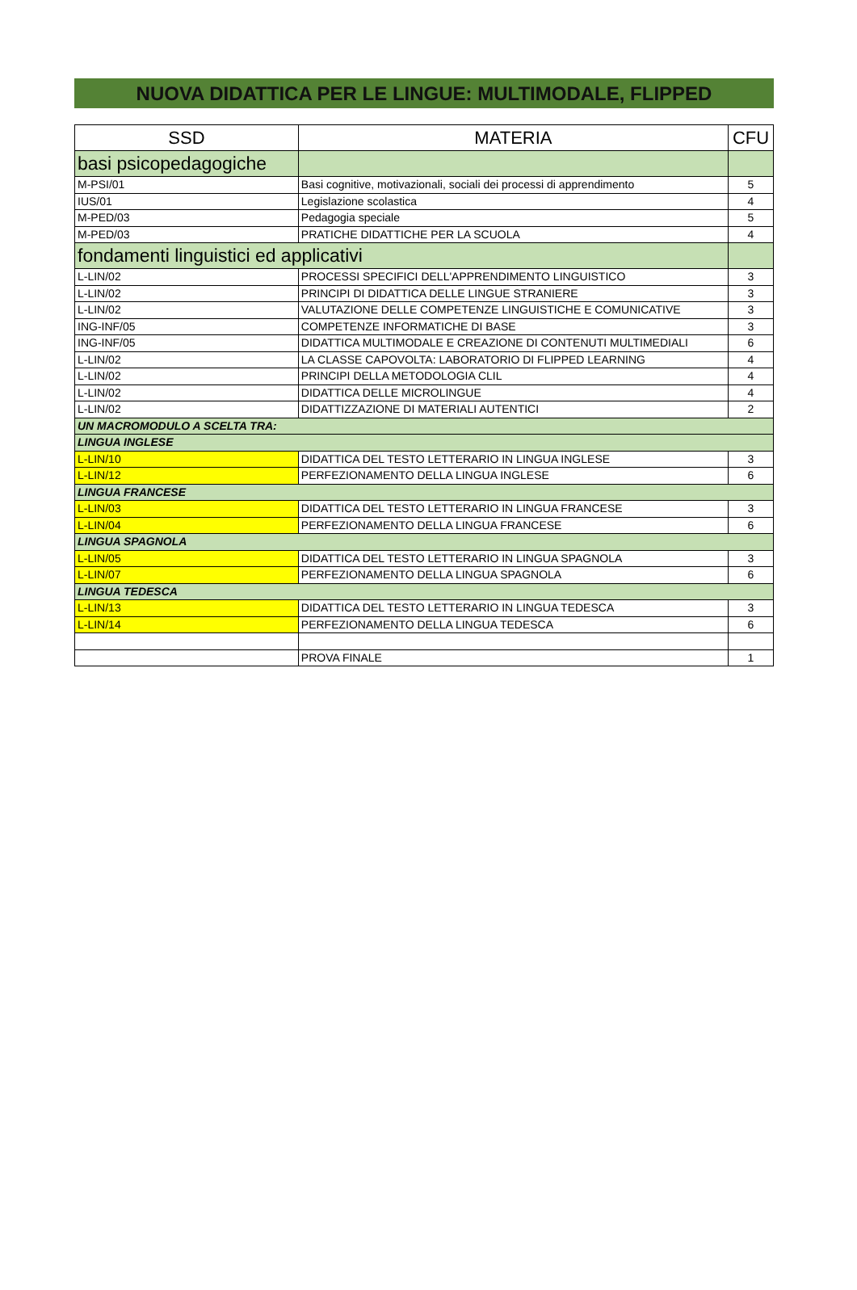NUOVA DIDATTICA PER LE LINGUE: MULTIMODALE, FLIPPED
| SSD | MATERIA | CFU |
| --- | --- | --- |
| basi psicopedagogiche | | |
| M-PSI/01 | Basi cognitive, motivazionali, sociali dei processi di apprendimento | 5 |
| IUS/01 | Legislazione scolastica | 4 |
| M-PED/03 | Pedagogia speciale | 5 |
| M-PED/03 | PRATICHE DIDATTICHE PER LA SCUOLA | 4 |
| fondamenti linguistici ed applicativi | | |
| L-LIN/02 | PROCESSI SPECIFICI DELL'APPRENDIMENTO LINGUISTICO | 3 |
| L-LIN/02 | PRINCIPI DI DIDATTICA DELLE LINGUE STRANIERE | 3 |
| L-LIN/02 | VALUTAZIONE DELLE COMPETENZE LINGUISTICHE E COMUNICATIVE | 3 |
| ING-INF/05 | COMPETENZE INFORMATICHE DI BASE | 3 |
| ING-INF/05 | DIDATTICA MULTIMODALE E CREAZIONE DI CONTENUTI MULTIMEDIALI | 6 |
| L-LIN/02 | LA CLASSE CAPOVOLTA: LABORATORIO DI FLIPPED LEARNING | 4 |
| L-LIN/02 | PRINCIPI DELLA METODOLOGIA CLIL | 4 |
| L-LIN/02 | DIDATTICA DELLE MICROLINGUE | 4 |
| L-LIN/02 | DIDATTIZZAZIONE DI MATERIALI AUTENTICI | 2 |
| UN MACROMODULO A SCELTA TRA: | | |
| LINGUA INGLESE | | |
| L-LIN/10 | DIDATTICA DEL TESTO LETTERARIO IN LINGUA INGLESE | 3 |
| L-LIN/12 | PERFEZIONAMENTO DELLA LINGUA INGLESE | 6 |
| LINGUA FRANCESE | | |
| L-LIN/03 | DIDATTICA DEL TESTO LETTERARIO IN LINGUA FRANCESE | 3 |
| L-LIN/04 | PERFEZIONAMENTO DELLA LINGUA FRANCESE | 6 |
| LINGUA SPAGNOLA | | |
| L-LIN/05 | DIDATTICA DEL TESTO LETTERARIO IN LINGUA SPAGNOLA | 3 |
| L-LIN/07 | PERFEZIONAMENTO DELLA LINGUA SPAGNOLA | 6 |
| LINGUA TEDESCA | | |
| L-LIN/13 | DIDATTICA DEL TESTO LETTERARIO IN LINGUA TEDESCA | 3 |
| L-LIN/14 | PERFEZIONAMENTO DELLA LINGUA TEDESCA | 6 |
| | PROVA FINALE | 1 |